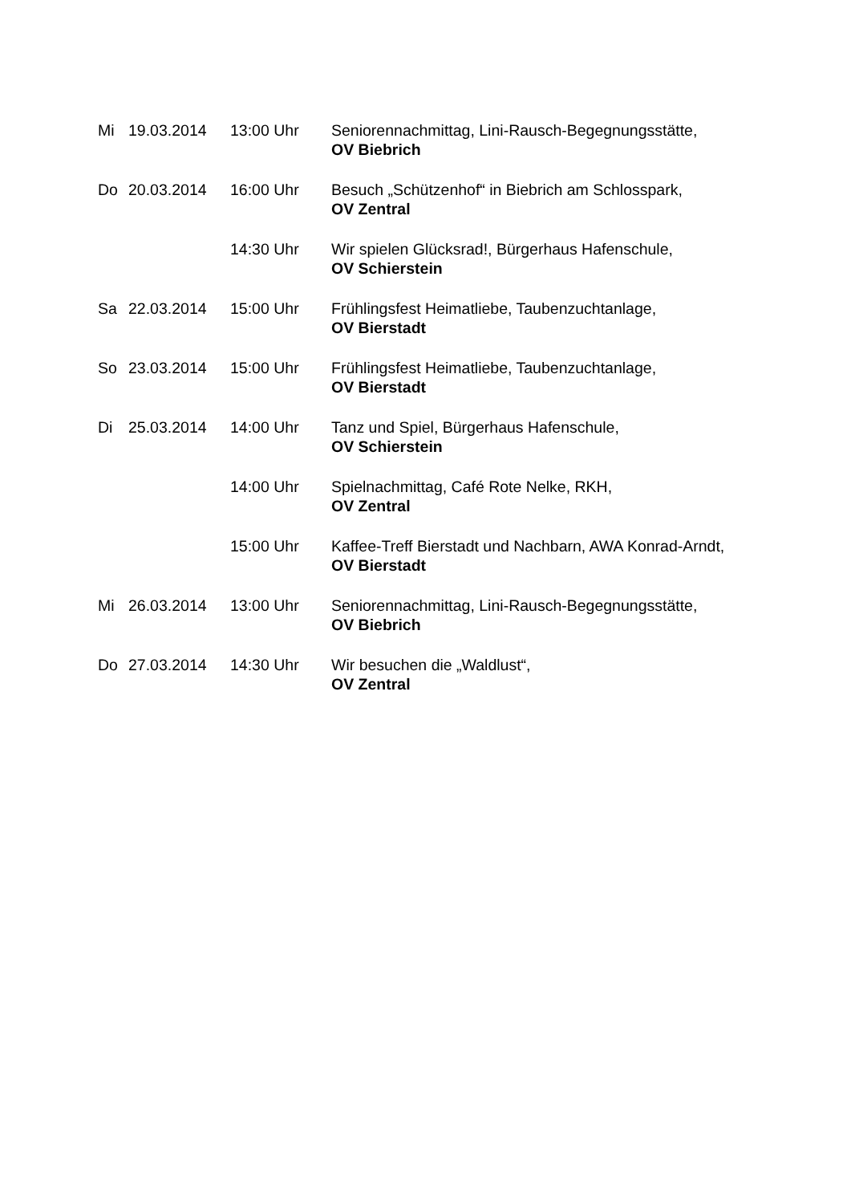| Mi | 19.03.2014 | 13:00 Uhr | Seniorennachmittag, Lini-Rausch-Begegnungsstätte, OV Biebrich |
| Do | 20.03.2014 | 16:00 Uhr | Besuch „Schützenhof“ in Biebrich am Schlosspark, OV Zentral |
| | | 14:30 Uhr | Wir spielen Glücksrad!, Bürgerhaus Hafenschule, OV Schierstein |
| Sa | 22.03.2014 | 15:00 Uhr | Frühlingsfest Heimatliebe, Taubenzuchtanlage, OV Bierstadt |
| So | 23.03.2014 | 15:00 Uhr | Frühlingsfest Heimatliebe, Taubenzuchtanlage, OV Bierstadt |
| Di | 25.03.2014 | 14:00 Uhr | Tanz und Spiel, Bürgerhaus Hafenschule, OV Schierstein |
| | | 14:00 Uhr | Spielnachmittag, Café Rote Nelke, RKH, OV Zentral |
| | | 15:00 Uhr | Kaffee-Treff Bierstadt und Nachbarn, AWA Konrad-Arndt, OV Bierstadt |
| Mi | 26.03.2014 | 13:00 Uhr | Seniorennachmittag, Lini-Rausch-Begegnungsstätte, OV Biebrich |
| Do | 27.03.2014 | 14:30 Uhr | Wir besuchen die „Waldlust“, OV Zentral |